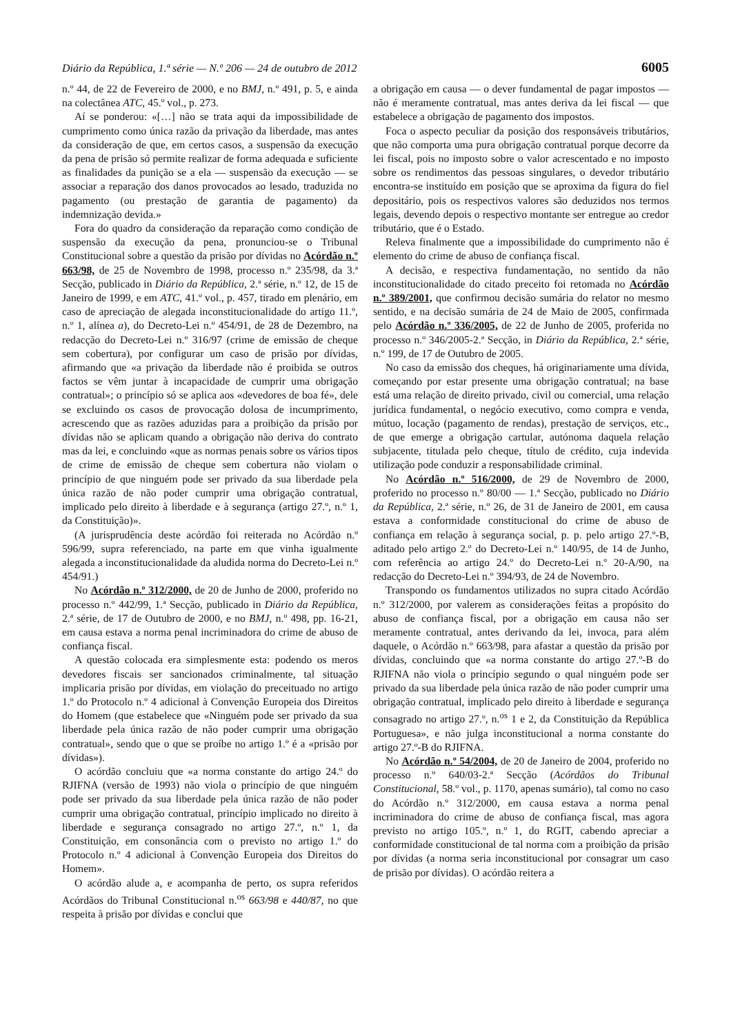Diário da República, 1.ª série — N.º 206 — 24 de outubro de 2012 6005
n.º 44, de 22 de Fevereiro de 2000, e no BMJ, n.º 491, p. 5, e ainda na colectânea ATC, 45.º vol., p. 273.
Aí se ponderou: «[…] não se trata aqui da impossibilidade de cumprimento como única razão da privação da liberdade, mas antes da consideração de que, em certos casos, a suspensão da execução da pena de prisão só permite realizar de forma adequada e suficiente as finalidades da punição se a ela — suspensão da execução — se associar a reparação dos danos provocados ao lesado, traduzida no pagamento (ou prestação de garantia de pagamento) da indemnização devida.»
Fora do quadro da consideração da reparação como condição de suspensão da execução da pena, pronunciou-se o Tribunal Constitucional sobre a questão da prisão por dívidas no Acórdão n.º 663/98, de 25 de Novembro de 1998, processo n.º 235/98, da 3.ª Secção, publicado in Diário da República, 2.ª série, n.º 12, de 15 de Janeiro de 1999, e em ATC, 41.º vol., p. 457, tirado em plenário, em caso de apreciação de alegada inconstitucionalidade do artigo 11.º, n.º 1, alínea a), do Decreto-Lei n.º 454/91, de 28 de Dezembro, na redacção do Decreto-Lei n.º 316/97 (crime de emissão de cheque sem cobertura), por configurar um caso de prisão por dívidas, afirmando que «a privação da liberdade não é proibida se outros factos se vêm juntar à incapacidade de cumprir uma obrigação contratual»; o princípio só se aplica aos «devedores de boa fé», dele se excluindo os casos de provocação dolosa de incumprimento, acrescendo que as razões aduzidas para a proibição da prisão por dívidas não se aplicam quando a obrigação não deriva do contrato mas da lei, e concluindo «que as normas penais sobre os vários tipos de crime de emissão de cheque sem cobertura não violam o princípio de que ninguém pode ser privado da sua liberdade pela única razão de não poder cumprir uma obrigação contratual, implicado pelo direito à liberdade e à segurança (artigo 27.º, n.º 1, da Constituição)».
(A jurisprudência deste acórdão foi reiterada no Acórdão n.º 596/99, supra referenciado, na parte em que vinha igualmente alegada a inconstitucionalidade da aludida norma do Decreto-Lei n.º 454/91.)
No Acórdão n.º 312/2000, de 20 de Junho de 2000, proferido no processo n.º 442/99, 1.ª Secção, publicado in Diário da República, 2.ª série, de 17 de Outubro de 2000, e no BMJ, n.º 498, pp. 16-21, em causa estava a norma penal incriminadora do crime de abuso de confiança fiscal.
A questão colocada era simplesmente esta: podendo os meros devedores fiscais ser sancionados criminalmente, tal situação implicaria prisão por dívidas, em violação do preceituado no artigo 1.º do Protocolo n.º 4 adicional à Convenção Europeia dos Direitos do Homem (que estabelece que «Ninguém pode ser privado da sua liberdade pela única razão de não poder cumprir uma obrigação contratual», sendo que o que se proíbe no artigo 1.º é a «prisão por dívidas»).
O acórdão concluiu que «a norma constante do artigo 24.º do RJIFNA (versão de 1993) não viola o princípio de que ninguém pode ser privado da sua liberdade pela única razão de não poder cumprir uma obrigação contratual, princípio implicado no direito à liberdade e segurança consagrado no artigo 27.º, n.º 1, da Constituição, em consonância com o previsto no artigo 1.º do Protocolo n.º 4 adicional à Convenção Europeia dos Direitos do Homem».
O acórdão alude a, e acompanha de perto, os supra referidos Acórdãos do Tribunal Constitucional n.<sup>os</sup> 663/98 e 440/87, no que respeita à prisão por dívidas e conclui que
a obrigação em causa — o dever fundamental de pagar impostos — não é meramente contratual, mas antes deriva da lei fiscal — que estabelece a obrigação de pagamento dos impostos.
Foca o aspecto peculiar da posição dos responsáveis tributários, que não comporta uma pura obrigação contratual porque decorre da lei fiscal, pois no imposto sobre o valor acrescentado e no imposto sobre os rendimentos das pessoas singulares, o devedor tributário encontra-se instituído em posição que se aproxima da figura do fiel depositário, pois os respectivos valores são deduzidos nos termos legais, devendo depois o respectivo montante ser entregue ao credor tributário, que é o Estado.
Releva finalmente que a impossibilidade do cumprimento não é elemento do crime de abuso de confiança fiscal.
A decisão, e respectiva fundamentação, no sentido da não inconstitucionalidade do citado preceito foi retomada no Acórdão n.º 389/2001, que confirmou decisão sumária do relator no mesmo sentido, e na decisão sumária de 24 de Maio de 2005, confirmada pelo Acórdão n.º 336/2005, de 22 de Junho de 2005, proferida no processo n.º 346/2005-2.ª Secção, in Diário da República, 2.ª série, n.º 199, de 17 de Outubro de 2005.
No caso da emissão dos cheques, há originariamente uma dívida, começando por estar presente uma obrigação contratual; na base está uma relação de direito privado, civil ou comercial, uma relação jurídica fundamental, o negócio executivo, como compra e venda, mútuo, locação (pagamento de rendas), prestação de serviços, etc., de que emerge a obrigação cartular, autónoma daquela relação subjacente, titulada pelo cheque, título de crédito, cuja indevida utilização pode conduzir a responsabilidade criminal.
No Acórdão n.º 516/2000, de 29 de Novembro de 2000, proferido no processo n.º 80/00 — 1.ª Secção, publicado no Diário da República, 2.ª série, n.º 26, de 31 de Janeiro de 2001, em causa estava a conformidade constitucional do crime de abuso de confiança em relação à segurança social, p. p. pelo artigo 27.º-B, aditado pelo artigo 2.º do Decreto-Lei n.º 140/95, de 14 de Junho, com referência ao artigo 24.º do Decreto-Lei n.º 20-A/90, na redacção do Decreto-Lei n.º 394/93, de 24 de Novembro.
Transpondo os fundamentos utilizados no supra citado Acórdão n.º 312/2000, por valerem as considerações feitas a propósito do abuso de confiança fiscal, por a obrigação em causa não ser meramente contratual, antes derivando da lei, invoca, para além daquele, o Acórdão n.º 663/98, para afastar a questão da prisão por dívidas, concluindo que «a norma constante do artigo 27.º-B do RJIFNA não viola o princípio segundo o qual ninguém pode ser privado da sua liberdade pela única razão de não poder cumprir uma obrigação contratual, implicado pelo direito à liberdade e segurança consagrado no artigo 27.º, n.<sup>os</sup> 1 e 2, da Constituição da República Portuguesa», e não julga inconstitucional a norma constante do artigo 27.º-B do RJIFNA.
No Acórdão n.º 54/2004, de 20 de Janeiro de 2004, proferido no processo n.º 640/03-2.ª Secção (Acórdãos do Tribunal Constitucional, 58.º vol., p. 1170, apenas sumário), tal como no caso do Acórdão n.º 312/2000, em causa estava a norma penal incriminadora do crime de abuso de confiança fiscal, mas agora previsto no artigo 105.º, n.º 1, do RGIT, cabendo apreciar a conformidade constitucional de tal norma com a proibição da prisão por dívidas (a norma seria inconstitucional por consagrar um caso de prisão por dívidas). O acórdão reitera a